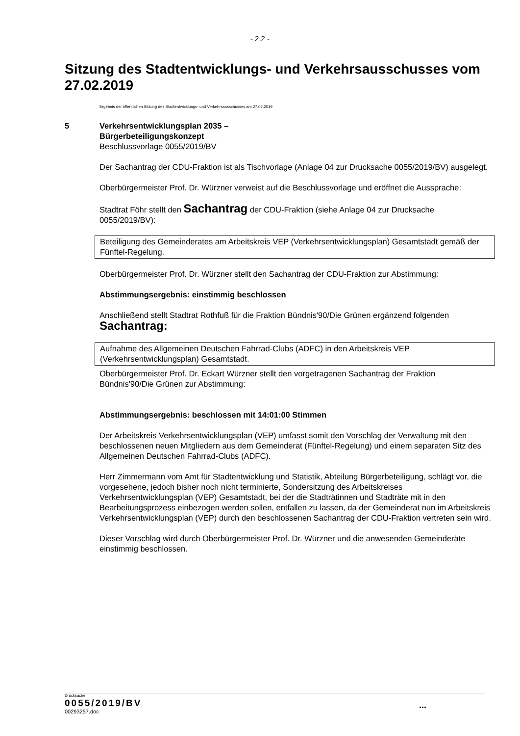- 2.2 -
Sitzung des Stadtentwicklungs- und Verkehrsausschusses vom 27.02.2019
Ergebnis der öffentlichen Sitzung des Stadtentwicklungs- und Verkehrsausschusses am 27.02.2019
5 Verkehrsentwicklungsplan 2035 –
Bürgerbeteiligungskonzept
Beschlussvorlage 0055/2019/BV
Der Sachantrag der CDU-Fraktion ist als Tischvorlage (Anlage 04 zur Drucksache 0055/2019/BV) ausgelegt.
Oberbürgermeister Prof. Dr. Würzner verweist auf die Beschlussvorlage und eröffnet die Aussprache:
Stadtrat Föhr stellt den Sachantrag der CDU-Fraktion (siehe Anlage 04 zur Drucksache 0055/2019/BV):
Beteiligung des Gemeinderates am Arbeitskreis VEP (Verkehrsentwicklungsplan) Gesamtstadt gemäß der Fünftel-Regelung.
Oberbürgermeister Prof. Dr. Würzner stellt den Sachantrag der CDU-Fraktion zur Abstimmung:
Abstimmungsergebnis: einstimmig beschlossen
Anschließend stellt Stadtrat Rothfuß für die Fraktion Bündnis'90/Die Grünen ergänzend folgenden Sachantrag:
Aufnahme des Allgemeinen Deutschen Fahrrad-Clubs (ADFC) in den Arbeitskreis VEP (Verkehrsentwicklungsplan) Gesamtstadt.
Oberbürgermeister Prof. Dr. Eckart Würzner stellt den vorgetragenen Sachantrag der Fraktion Bündnis'90/Die Grünen zur Abstimmung:
Abstimmungsergebnis: beschlossen mit 14:01:00 Stimmen
Der Arbeitskreis Verkehrsentwicklungsplan (VEP) umfasst somit den Vorschlag der Verwaltung mit den beschlossenen neuen Mitgliedern aus dem Gemeinderat (Fünftel-Regelung) und einem separaten Sitz des Allgemeinen Deutschen Fahrrad-Clubs (ADFC).
Herr Zimmermann vom Amt für Stadtentwicklung und Statistik, Abteilung Bürgerbeteiligung, schlägt vor, die vorgesehene, jedoch bisher noch nicht terminierte, Sondersitzung des Arbeitskreises Verkehrsentwicklungsplan (VEP) Gesamtstadt, bei der die Stadträtinnen und Stadträte mit in den Bearbeitungsprozess einbezogen werden sollen, entfallen zu lassen, da der Gemeinderat nun im Arbeitskreis Verkehrsentwicklungsplan (VEP) durch den beschlossenen Sachantrag der CDU-Fraktion vertreten sein wird.
Dieser Vorschlag wird durch Oberbürgermeister Prof. Dr. Würzner und die anwesenden Gemeinderäte einstimmig beschlossen.
Drucksache:
0055/2019/BV
00293257.doc
...